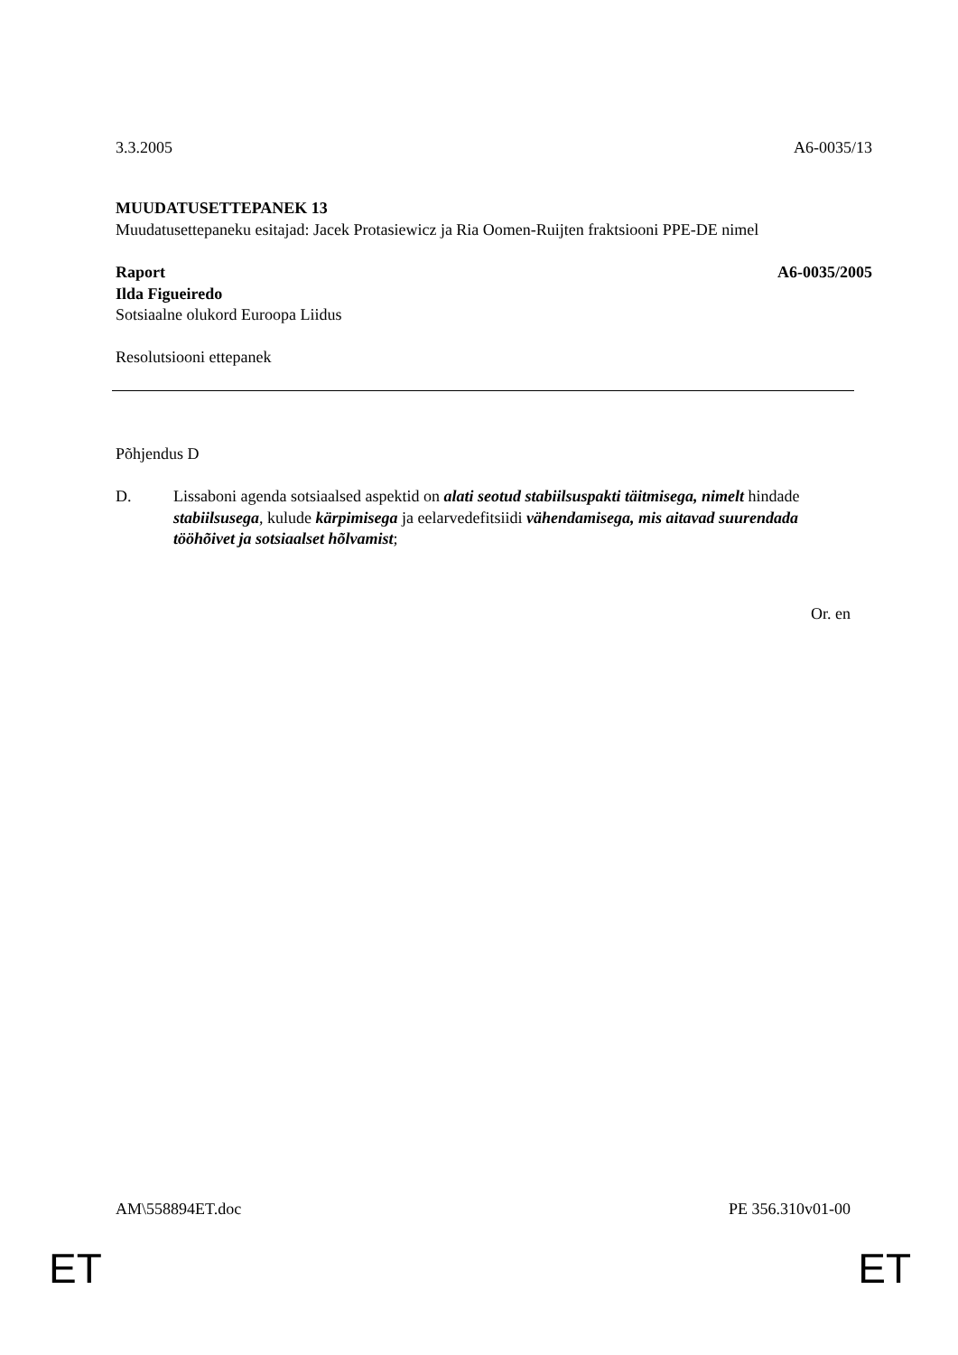3.3.2005 A6-0035/13
MUUDATUSETTEPANEK 13
Muudatusettepaneku esitajad: Jacek Protasiewicz ja Ria Oomen-Ruijten fraktsiooni PPE-DE nimel
Raport A6-0035/2005
Ilda Figueiredo
Sotsiaalne olukord Euroopa Liidus
Resolutsiooni ettepanek
Põhjendus D
D. Lissaboni agenda sotsiaalsed aspektid on alati seotud stabiilsuspakti täitmisega, nimelt hindade stabiilsusega, kulude kärpimisega ja eelarvedefitsiidi vähendamisega, mis aitavad suurendada tööhõivet ja sotsiaalset hõlvamist;
Or. en
AM\558894ET.doc PE 356.310v01-00
ET ET